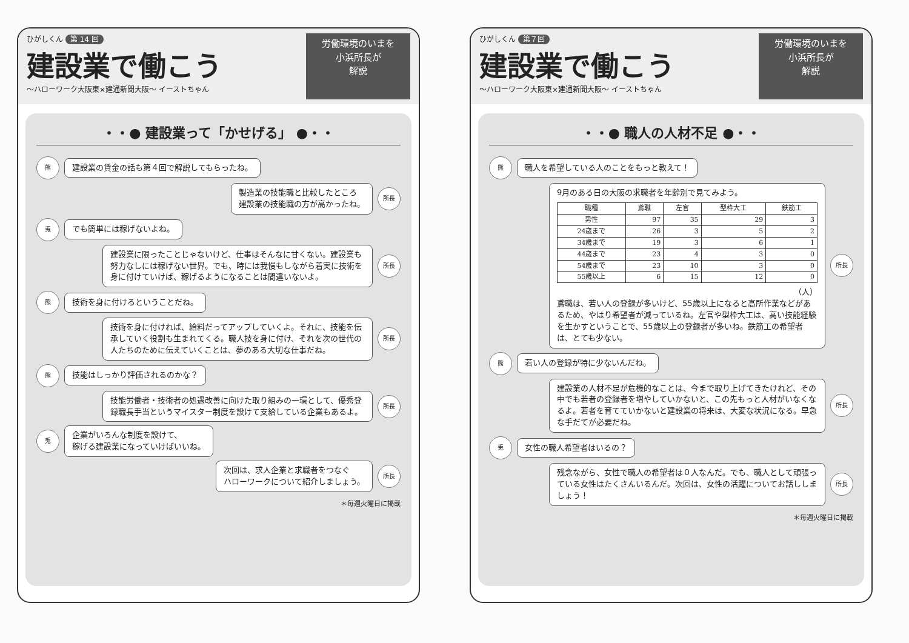ひがしくん 第 14 回
建設業で働こう
～ハローワーク大阪東×建通新聞大阪～ イーストちゃん
労働環境のいまを
小浜所長が
解説
・・● 建設業って「かせげる」 ●・・
熊
建設業の賃金の話も第４回で解説してもらったね。
製造業の技能職と比較したところ
建設業の技能職の方が高かったね。
所長
兎
でも簡単には稼げないよね。
建設業に限ったことじゃないけど、仕事はそんなに甘くない。建設業も努力なしには稼げない世界。でも、時には我慢もしながら着実に技術を身に付けていけば、稼げるようになることは間違いないよ。
所長
熊
技術を身に付けるということだね。
技術を身に付ければ、給料だってアップしていくよ。それに、技能を伝承していく役割も生まれてくる。職人技を身に付け、それを次の世代の人たちのために伝えていくことは、夢のある大切な仕事だね。
所長
熊
技能はしっかり評価されるのかな？
技能労働者・技術者の処遇改善に向けた取り組みの一環として、優秀登録職長手当というマイスター制度を設けて支給している企業もあるよ。
所長
兎
企業がいろんな制度を設けて、
稼げる建設業になっていけばいいね。
次回は、求人企業と求職者をつなぐ
ハローワークについて紹介しましょう。
所長
＊毎週火曜日に掲載
ひがしくん 第７回
建設業で働こう
～ハローワーク大阪東×建通新聞大阪～ イーストちゃん
労働環境のいまを
小浜所長が
解説
・・● 職人の人材不足 ●・・
熊
職人を希望している人のことをもっと教えて！
9月のある日の大阪の求職者を年齢別で見てみよう。
| 職種 | 鳶職 | 左官 | 型枠大工 | 鉄筋工 |
| --- | --- | --- | --- | --- |
| 男性 | 97 | 35 | 29 | 3 |
| 24歳まで | 26 | 3 | 5 | 2 |
| 34歳まで | 19 | 3 | 6 | 1 |
| 44歳まで | 23 | 4 | 3 | 0 |
| 54歳まで | 23 | 10 | 3 | 0 |
| 55歳以上 | 6 | 15 | 12 | 0 |
（人）
鳶職は、若い人の登録が多いけど、55歳以上になると高所作業などがあるため、やはり希望者が減っているね。左官や型枠大工は、高い技能経験を生かすということで、55歳以上の登録者が多いね。鉄筋工の希望者は、とても少ない。
所長
熊
若い人の登録が特に少ないんだね。
建設業の人材不足が危機的なことは、今まで取り上げてきたけれど、その中でも若者の登録者を増やしていかないと、この先もっと人材がいなくなるよ。若者を育てていかないと建設業の将来は、大変な状況になる。早急な手だてが必要だね。
所長
兎
女性の職人希望者はいるの？
残念ながら、女性で職人の希望者は０人なんだ。でも、職人として頑張っている女性はたくさんいるんだ。次回は、女性の活躍についてお話ししましょう！
所長
＊毎週火曜日に掲載